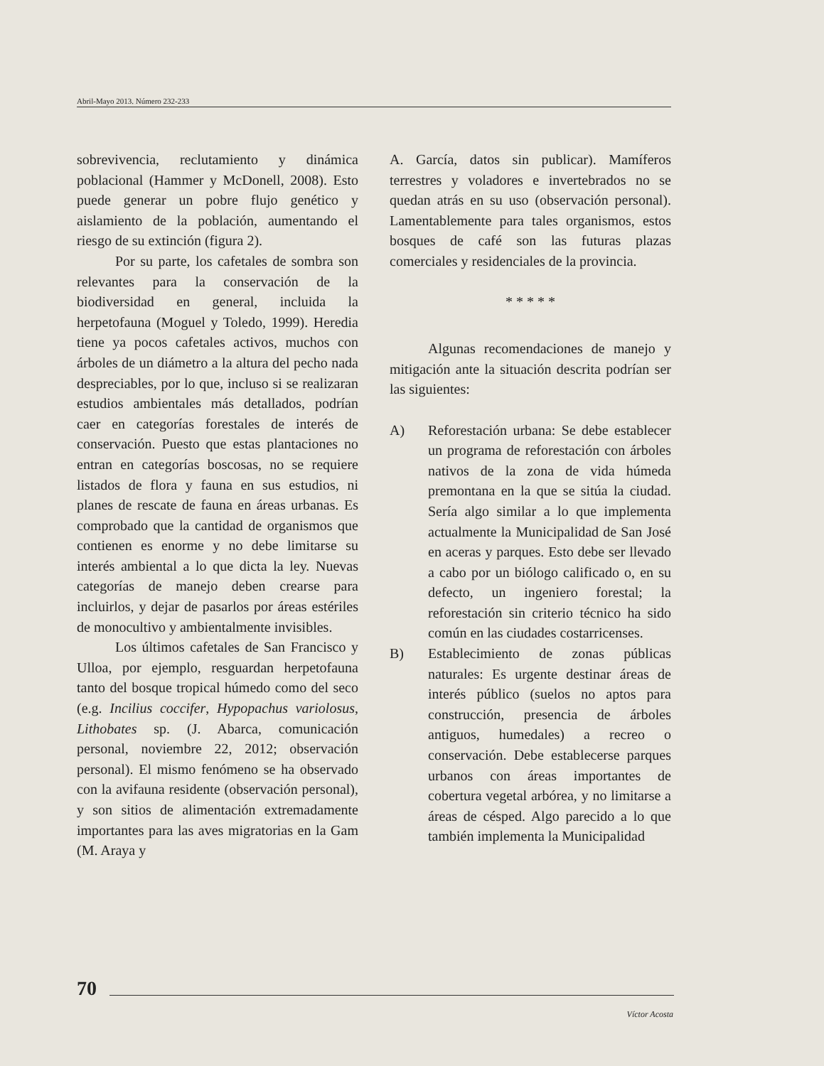Abril-Mayo 2013. Número 232-233
sobrevivencia, reclutamiento y dinámica poblacional (Hammer y McDonell, 2008). Esto puede generar un pobre flujo genético y aislamiento de la población, aumentando el riesgo de su extinción (figura 2).
Por su parte, los cafetales de sombra son relevantes para la conservación de la biodiversidad en general, incluida la herpetofauna (Moguel y Toledo, 1999). Heredia tiene ya pocos cafetales activos, muchos con árboles de un diámetro a la altura del pecho nada despreciables, por lo que, incluso si se realizaran estudios ambientales más detallados, podrían caer en categorías forestales de interés de conservación. Puesto que estas plantaciones no entran en categorías boscosas, no se requiere listados de flora y fauna en sus estudios, ni planes de rescate de fauna en áreas urbanas. Es comprobado que la cantidad de organismos que contienen es enorme y no debe limitarse su interés ambiental a lo que dicta la ley. Nuevas categorías de manejo deben crearse para incluirlos, y dejar de pasarlos por áreas estériles de monocultivo y ambientalmente invisibles.
Los últimos cafetales de San Francisco y Ulloa, por ejemplo, resguardan herpetofauna tanto del bosque tropical húmedo como del seco (e.g. Incilius coccifer, Hypopachus variolosus, Lithobates sp. (J. Abarca, comunicación personal, noviembre 22, 2012; observación personal). El mismo fenómeno se ha observado con la avifauna residente (observación personal), y son sitios de alimentación extremadamente importantes para las aves migratorias en la Gam (M. Araya y
A. García, datos sin publicar). Mamíferos terrestres y voladores e invertebrados no se quedan atrás en su uso (observación personal). Lamentablemente para tales organismos, estos bosques de café son las futuras plazas comerciales y residenciales de la provincia.
* * * * *
Algunas recomendaciones de manejo y mitigación ante la situación descrita podrían ser las siguientes:
A) Reforestación urbana: Se debe establecer un programa de reforestación con árboles nativos de la zona de vida húmeda premontana en la que se sitúa la ciudad. Sería algo similar a lo que implementa actualmente la Municipalidad de San José en aceras y parques. Esto debe ser llevado a cabo por un biólogo calificado o, en su defecto, un ingeniero forestal; la reforestación sin criterio técnico ha sido común en las ciudades costarricenses.
B) Establecimiento de zonas públicas naturales: Es urgente destinar áreas de interés público (suelos no aptos para construcción, presencia de árboles antiguos, humedales) a recreo o conservación. Debe establecerse parques urbanos con áreas importantes de cobertura vegetal arbórea, y no limitarse a áreas de césped. Algo parecido a lo que también implementa la Municipalidad
70
Víctor Acosta